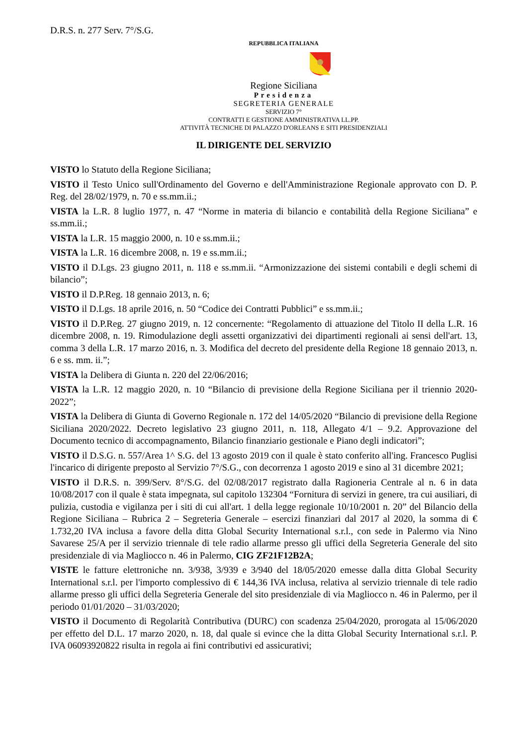D.R.S. n. 277 Serv. 7°/S.G.
REPUBBLICA ITALIANA
Regione Siciliana
Presidenza
SEGRETERIA GENERALE
SERVIZIO 7°
CONTRATTI E GESTIONE AMMINISTRATIVA LL.PP.
ATTIVITÀ TECNICHE DI PALAZZO D'ORLEANS E SITI PRESIDENZIALI
IL DIRIGENTE DEL SERVIZIO
VISTO lo Statuto della Regione Siciliana;
VISTO il Testo Unico sull'Ordinamento del Governo e dell'Amministrazione Regionale approvato con D. P. Reg. del 28/02/1979, n. 70 e ss.mm.ii.;
VISTA la L.R. 8 luglio 1977, n. 47 “Norme in materia di bilancio e contabilità della Regione Siciliana” e ss.mm.ii.;
VISTA la L.R. 15 maggio 2000, n. 10 e ss.mm.ii.;
VISTA la L.R. 16 dicembre 2008, n. 19 e ss.mm.ii.;
VISTO il D.Lgs. 23 giugno 2011, n. 118 e ss.mm.ii. “Armonizzazione dei sistemi contabili e degli schemi di bilancio”;
VISTO il D.P.Reg. 18 gennaio 2013, n. 6;
VISTO il D.Lgs. 18 aprile 2016, n. 50 “Codice dei Contratti Pubblici” e ss.mm.ii.;
VISTO il D.P.Reg. 27 giugno 2019, n. 12 concernente: “Regolamento di attuazione del Titolo II della L.R. 16 dicembre 2008, n. 19. Rimodulazione degli assetti organizzativi dei dipartimenti regionali ai sensi dell'art. 13, comma 3 della L.R. 17 marzo 2016, n. 3. Modifica del decreto del presidente della Regione 18 gennaio 2013, n. 6 e ss. mm. ii.”;
VISTA la Delibera di Giunta n. 220 del 22/06/2016;
VISTA la L.R. 12 maggio 2020, n. 10 “Bilancio di previsione della Regione Siciliana per il triennio 2020-2022”;
VISTA la Delibera di Giunta di Governo Regionale n. 172 del 14/05/2020 “Bilancio di previsione della Regione Siciliana 2020/2022. Decreto legislativo 23 giugno 2011, n. 118, Allegato 4/1 – 9.2. Approvazione del Documento tecnico di accompagnamento, Bilancio finanziario gestionale e Piano degli indicatori”;
VISTO il D.S.G. n. 557/Area 1^ S.G. del 13 agosto 2019 con il quale è stato conferito all'ing. Francesco Puglisi l'incarico di dirigente preposto al Servizio 7°/S.G., con decorrenza 1 agosto 2019 e sino al 31 dicembre 2021;
VISTO il D.R.S. n. 399/Serv. 8°/S.G. del 02/08/2017 registrato dalla Ragioneria Centrale al n. 6 in data 10/08/2017 con il quale è stata impegnata, sul capitolo 132304 “Fornitura di servizi in genere, tra cui ausiliari, di pulizia, custodia e vigilanza per i siti di cui all'art. 1 della legge regionale 10/10/2001 n. 20” del Bilancio della Regione Siciliana – Rubrica 2 – Segreteria Generale – esercizi finanziari dal 2017 al 2020, la somma di € 1.732,20 IVA inclusa a favore della ditta Global Security International s.r.l., con sede in Palermo via Nino Savarese 25/A per il servizio triennale di tele radio allarme presso gli uffici della Segreteria Generale del sito presidenziale di via Magliocco n. 46 in Palermo, CIG ZF21F12B2A;
VISTE le fatture elettroniche nn. 3/938, 3/939 e 3/940 del 18/05/2020 emesse dalla ditta Global Security International s.r.l. per l'importo complessivo di € 144,36 IVA inclusa, relativa al servizio triennale di tele radio allarme presso gli uffici della Segreteria Generale del sito presidenziale di via Magliocco n. 46 in Palermo, per il periodo 01/01/2020 – 31/03/2020;
VISTO il Documento di Regolarità Contributiva (DURC) con scadenza 25/04/2020, prorogata al 15/06/2020 per effetto del D.L. 17 marzo 2020, n. 18, dal quale si evince che la ditta Global Security International s.r.l. P. IVA 06093920822 risulta in regola ai fini contributivi ed assicurativi;